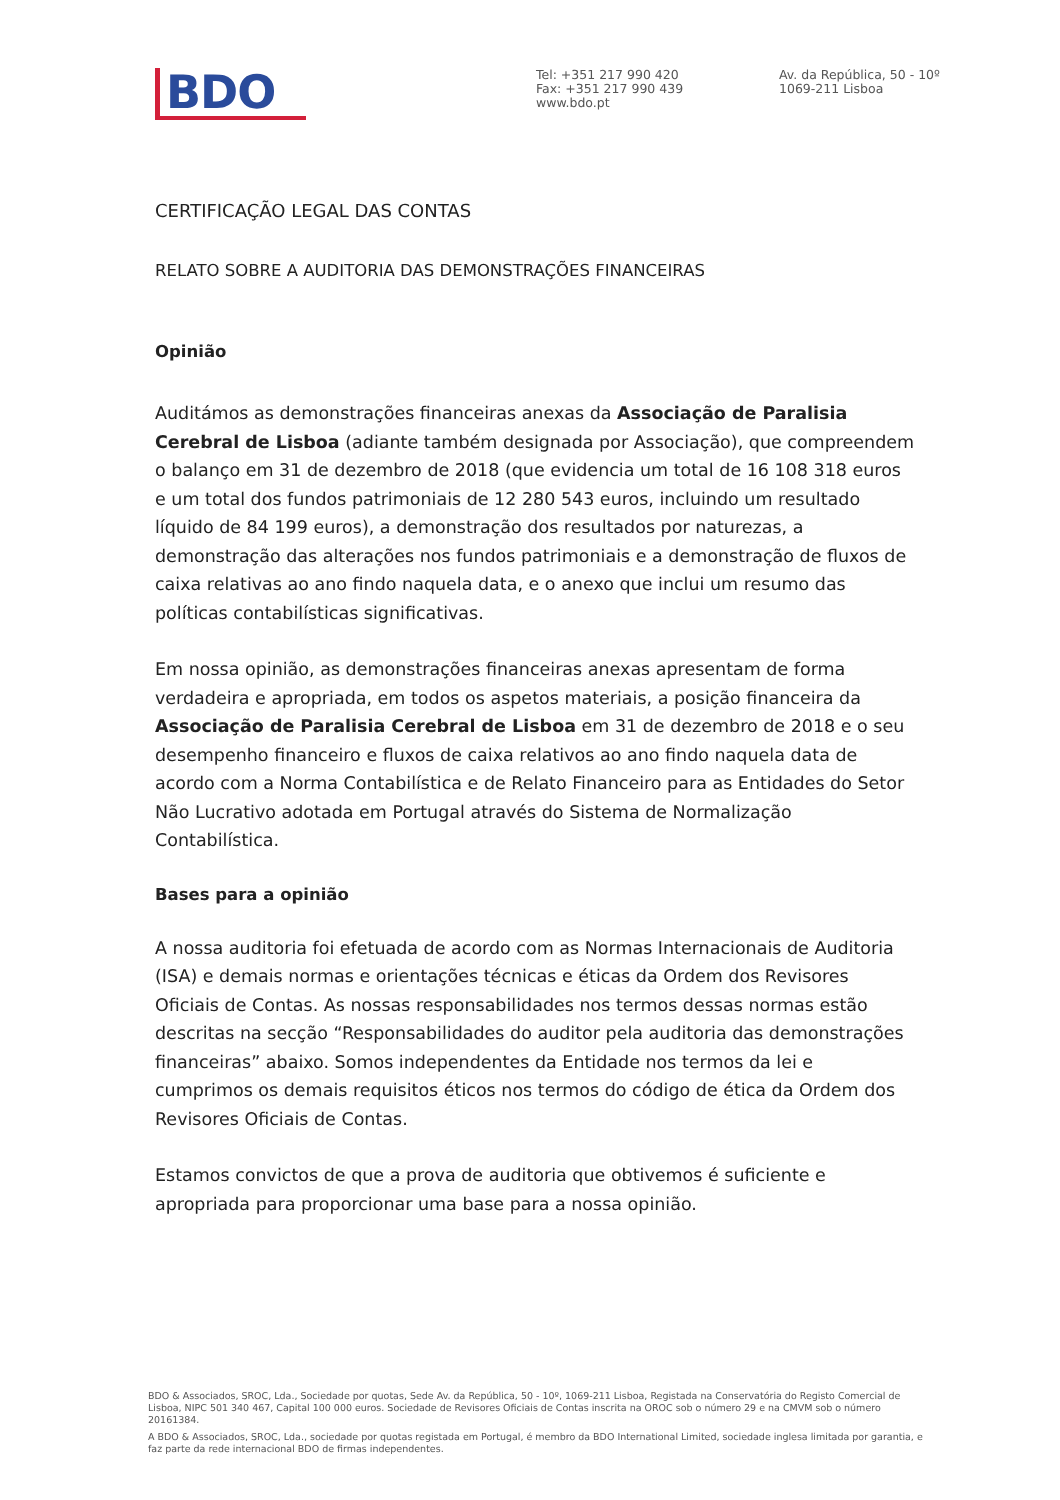BDO
Tel: +351 217 990 420
Fax: +351 217 990 439
www.bdo.pt
Av. da República, 50 - 10º
1069-211 Lisboa
CERTIFICAÇÃO LEGAL DAS CONTAS
RELATO SOBRE A AUDITORIA DAS DEMONSTRAÇÕES FINANCEIRAS
Opinião
Auditámos as demonstrações financeiras anexas da Associação de Paralisia Cerebral de Lisboa (adiante também designada por Associação), que compreendem o balanço em 31 de dezembro de 2018 (que evidencia um total de 16 108 318 euros e um total dos fundos patrimoniais de 12 280 543 euros, incluindo um resultado líquido de 84 199 euros), a demonstração dos resultados por naturezas, a demonstração das alterações nos fundos patrimoniais e a demonstração de fluxos de caixa relativas ao ano findo naquela data, e o anexo que inclui um resumo das políticas contabilísticas significativas.
Em nossa opinião, as demonstrações financeiras anexas apresentam de forma verdadeira e apropriada, em todos os aspetos materiais, a posição financeira da Associação de Paralisia Cerebral de Lisboa em 31 de dezembro de 2018 e o seu desempenho financeiro e fluxos de caixa relativos ao ano findo naquela data de acordo com a Norma Contabilística e de Relato Financeiro para as Entidades do Setor Não Lucrativo adotada em Portugal através do Sistema de Normalização Contabilística.
Bases para a opinião
A nossa auditoria foi efetuada de acordo com as Normas Internacionais de Auditoria (ISA) e demais normas e orientações técnicas e éticas da Ordem dos Revisores Oficiais de Contas. As nossas responsabilidades nos termos dessas normas estão descritas na secção “Responsabilidades do auditor pela auditoria das demonstrações financeiras” abaixo. Somos independentes da Entidade nos termos da lei e cumprimos os demais requisitos éticos nos termos do código de ética da Ordem dos Revisores Oficiais de Contas.
Estamos convictos de que a prova de auditoria que obtivemos é suficiente e apropriada para proporcionar uma base para a nossa opinião.
BDO & Associados, SROC, Lda., Sociedade por quotas, Sede Av. da República, 50 - 10º, 1069-211 Lisboa, Registada na Conservatória do Registo Comercial de Lisboa, NIPC 501 340 467, Capital 100 000 euros. Sociedade de Revisores Oficiais de Contas inscrita na OROC sob o número 29 e na CMVM sob o número 20161384.
A BDO & Associados, SROC, Lda., sociedade por quotas registada em Portugal, é membro da BDO International Limited, sociedade inglesa limitada por garantia, e faz parte da rede internacional BDO de firmas independentes.